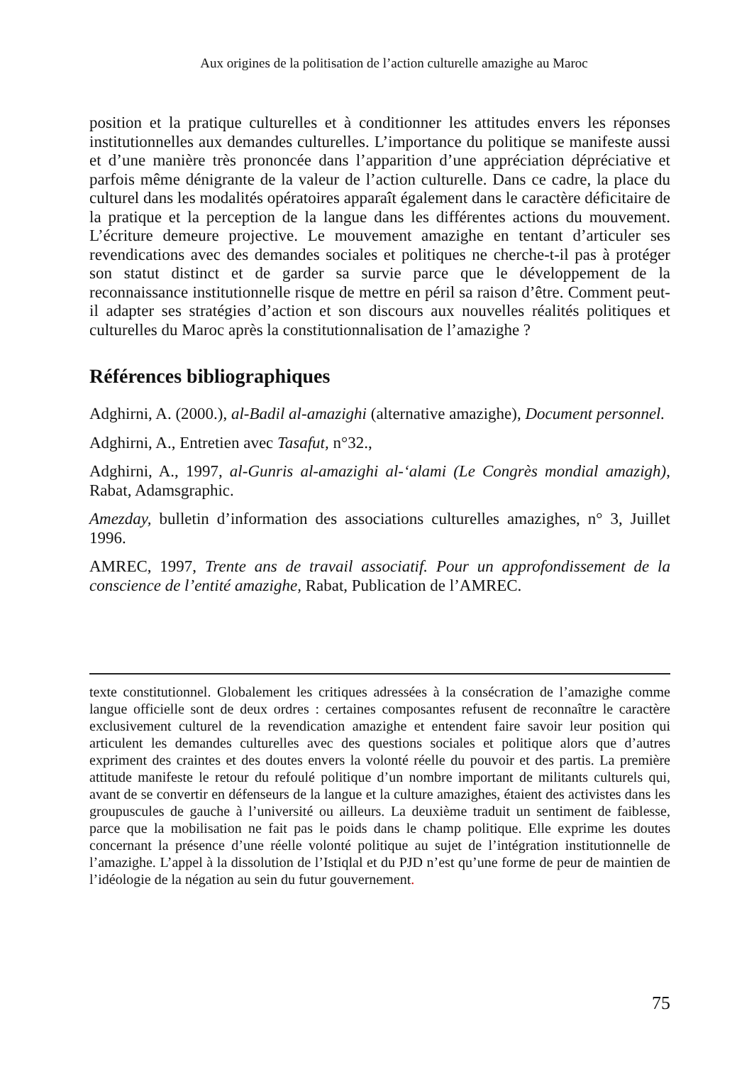Aux origines de la politisation de l’action culturelle amazighe au Maroc
position et la pratique culturelles et à conditionner les attitudes envers les réponses institutionnelles aux demandes culturelles. L’importance du politique se manifeste aussi et d’une manière très prononcée dans l’apparition d’une appréciation dépréciative et parfois même dénigrante de la valeur de l’action culturelle. Dans ce cadre, la place du culturel dans les modalités opératoires apparaît également dans le caractère déficitaire de la pratique et la perception de la langue dans les différentes actions du mouvement. L’écriture demeure projective. Le mouvement amazighe en tentant d’articuler ses revendications avec des demandes sociales et politiques ne cherche-t-il pas à protéger son statut distinct et de garder sa survie parce que le développement de la reconnaissance institutionnelle risque de mettre en péril sa raison d’être. Comment peut-il adapter ses stratégies d’action et son discours aux nouvelles réalités politiques et culturelles du Maroc après la constitutionnalisation de l’amazighe ?
Références bibliographiques
Adghirni, A. (2000.), al-Badil al-amazighi (alternative amazighe), Document personnel.
Adghirni, A., Entretien avec Tasafut, n°32.,
Adghirni, A., 1997, al-Gunris al-amazighi al-‘alami (Le Congrès mondial amazigh), Rabat, Adamsgraphic.
Amezday, bulletin d’information des associations culturelles amazighes, n° 3, Juillet 1996.
AMREC, 1997, Trente ans de travail associatif. Pour un approfondissement de la conscience de l’entité amazighe, Rabat, Publication de l’AMREC.
texte constitutionnel. Globalement les critiques adressées à la consécration de l’amazighe comme langue officielle sont de deux ordres : certaines composantes refusent de reconnaître le caractère exclusivement culturel de la revendication amazighe et entendent faire savoir leur position qui articulent les demandes culturelles avec des questions sociales et politique alors que d’autres expriment des craintes et des doutes envers la volonté réelle du pouvoir et des partis. La première attitude manifeste le retour du refoulé politique d’un nombre important de militants culturels qui, avant de se convertir en défenseurs de la langue et la culture amazighes, étaient des activistes dans les groupuscules de gauche à l’université ou ailleurs. La deuxième traduit un sentiment de faiblesse, parce que la mobilisation ne fait pas le poids dans le champ politique. Elle exprime les doutes concernant la présence d’une réelle volonté politique au sujet de l’intégration institutionnelle de l’amazighe. L’appel à la dissolution de l’Istiqlal et du PJD n’est qu’une forme de peur de maintien de l’idéologie de la négation au sein du futur gouvernement.
75